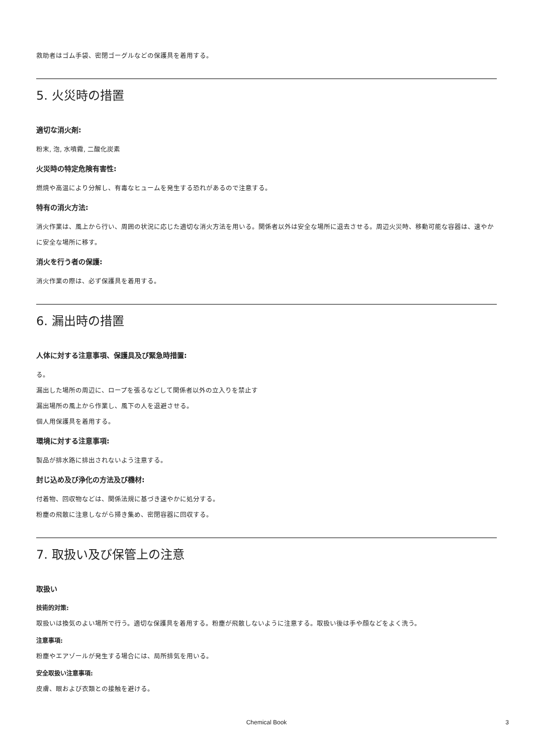救助者はゴム手袋、密閉ゴーグルなどの保護具を着用する。
5. 火災時の措置
適切な消火剤:
粉末, 泡, 水噴霧, 二酸化炭素
火災時の特定危険有害性:
燃焼や高温により分解し、有毒なヒュームを発生する恐れがあるので注意する。
特有の消火方法:
消火作業は、風上から行い、周囲の状況に応じた適切な消火方法を用いる。関係者以外は安全な場所に退去させる。周辺火災時、移動可能な容器は、速やかに安全な場所に移す。
消火を行う者の保護:
消火作業の際は、必ず保護具を着用する。
6. 漏出時の措置
人体に対する注意事項、保護具及び緊急時措置:
る。
漏出した場所の周辺に、ロープを張るなどして関係者以外の立入りを禁止す
漏出場所の風上から作業し、風下の人を退避させる。
個人用保護具を着用する。
環境に対する注意事項:
製品が排水路に排出されないよう注意する。
封じ込め及び浄化の方法及び機材:
付着物、回収物などは、関係法規に基づき速やかに処分する。
粉塵の飛散に注意しながら掃き集め、密閉容器に回収する。
7. 取扱い及び保管上の注意
取扱い
技術的対策:
取扱いは換気のよい場所で行う。適切な保護具を着用する。粉塵が飛散しないように注意する。取扱い後は手や顔などをよく洗う。
注意事項:
粉塵やエアゾールが発生する場合には、局所排気を用いる。
安全取扱い注意事項:
皮膚、眼および衣類との接触を避ける。
Chemical Book
3